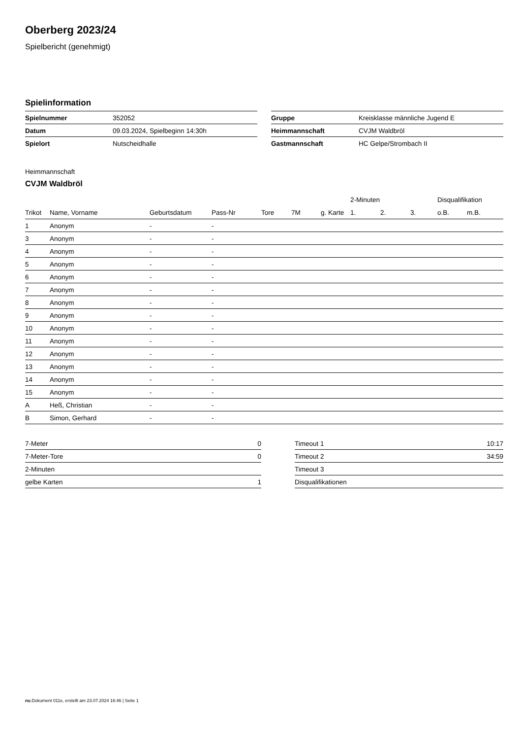Oberberg 2023/24
Spielbericht (genehmigt)
Spielinformation
| Spielnummer | 352052 |
| Datum | 09.03.2024, Spielbeginn 14:30h |
| Spielort | Nutscheidhalle |
| Gruppe | Kreisklasse männliche Jugend E |
| Heimmannschaft | CVJM Waldbröl |
| Gastmannschaft | HC Gelpe/Strombach II |
Heimmannschaft
CVJM Waldbröl
| | | | | | | | 2-Minuten | | | Disqualifikation | |
| --- | --- | --- | --- | --- | --- | --- | --- | --- | --- | --- | --- |
| Trikot | Name, Vorname | Geburtsdatum | Pass-Nr | Tore | 7M | g. Karte | 1. | 2. | 3. | o.B. | m.B. |
| 1 | Anonym | - | - | | | | | | | | |
| 3 | Anonym | - | - | | | | | | | | |
| 4 | Anonym | - | - | | | | | | | | |
| 5 | Anonym | - | - | | | | | | | | |
| 6 | Anonym | - | - | | | | | | | | |
| 7 | Anonym | - | - | | | | | | | | |
| 8 | Anonym | - | - | | | | | | | | |
| 9 | Anonym | - | - | | | | | | | | |
| 10 | Anonym | - | - | | | | | | | | |
| 11 | Anonym | - | - | | | | | | | | |
| 12 | Anonym | - | - | | | | | | | | |
| 13 | Anonym | - | - | | | | | | | | |
| 14 | Anonym | - | - | | | | | | | | |
| 15 | Anonym | - | - | | | | | | | | |
| A | Heß, Christian | - | - | | | | | | | | |
| B | Simon, Gerhard | - | - | | | | | | | | |
| 7-Meter | 0 |
| 7-Meter-Tore | 0 |
| 2-Minuten | |
| gelbe Karten | 1 |
| Timeout 1 | 10:17 |
| Timeout 2 | 34:59 |
| Timeout 3 | |
| Disqualifikationen | |
nu.Dokument 011e, erstellt am 23.07.2024 16:46 | Seite 1